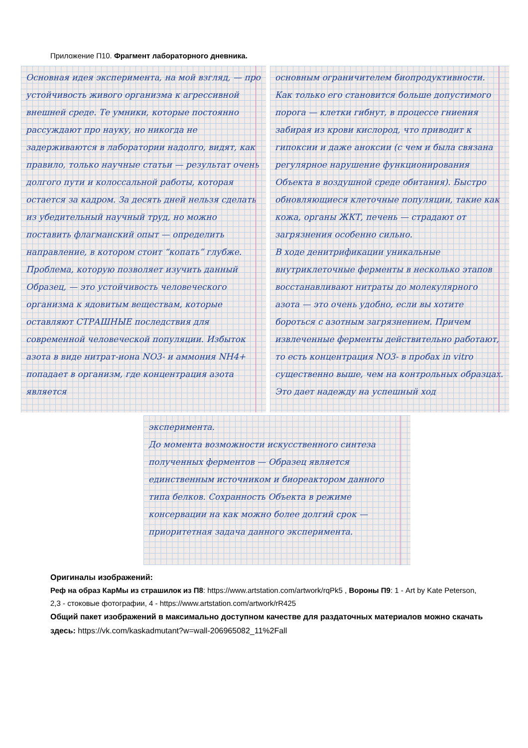Приложение П10. Фрагмент лабораторного дневника.
Основная идея эксперимента, на мой взгляд, — про устойчивость живого организма к агрессивной внешней среде. Те умники, которые постоянно рассуждают про науку, но никогда не задерживаются в лаборатории надолго, видят, как правило, только научные статьи — результат очень долгого пути и колоссальной работы, которая остается за кадром. За десять дней нельзя сделать из убедительный научный труд, но можно поставить флагманский опыт — определить направление, в котором стоит “копать” глубже.
Проблема, которую позволяет изучить данный Образец, — это устойчивость человеческого организма к ядовитым веществам, которые оставляют СТРАШНЫЕ последствия для современной человеческой популяции. Избыток азота в виде нитрат-иона NO3- и аммония NH4+ попадает в организм, где концентрация азота является
основным ограничителем биопродуктивности. Как только его становится больше допустимого порога — клетки гибнут, в процессе гниения забирая из крови кислород, что приводит к гипоксии и даже аноксии (с чем и была связана регулярное нарушение функционирования Объекта в воздушной среде обитания). Быстро обновляющиеся клеточные популяции, такие как кожа, органы ЖКТ, печень — страдают от загрязнения особенно сильно.
В ходе денитрификации уникальные внутриклеточные ферменты в несколько этапов восстанавливают нитраты до молекулярного азота — это очень удобно, если вы хотите бороться с азотным загрязнением. Причем извлеченные ферменты действительно работают, то есть концентрация NO3- в пробах in vitro существенно выше, чем на контрольных образцах. Это дает надежду на успешный ход
эксперимента.
До момента возможности искусственного синтеза полученных ферментов — Образец является единственным источником и биореактором данного типа белков. Сохранность Объекта в режиме консервации на как можно более долгий срок — приоритетная задача данного эксперимента.
Оригиналы изображений:
Реф на образ КарМы из страшилок из П8: https://www.artstation.com/artwork/rqPk5 , Вороны П9: 1 - Art by Kate Peterson, 2,3 - стоковые фотографии, 4 - https://www.artstation.com/artwork/rR425
Общий пакет изображений в максимально доступном качестве для раздаточных материалов можно скачать здесь: https://vk.com/kaskadmutant?w=wall-206965082_11%2Fall